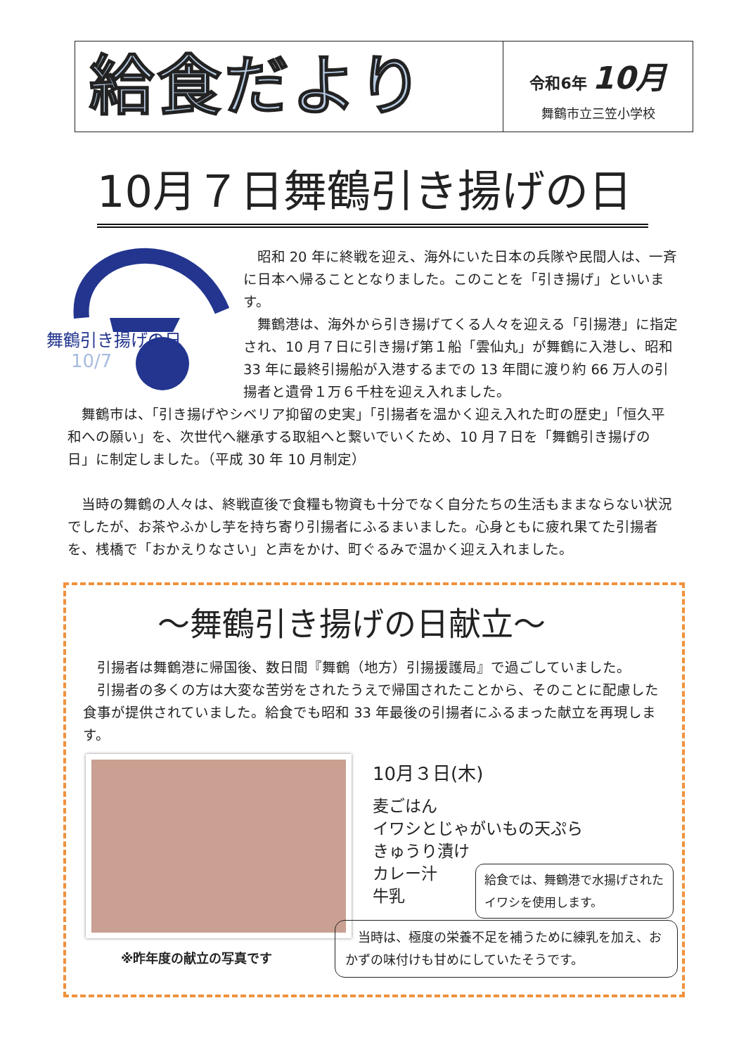給食だより
令和6年 10月
舞鶴市立三笠小学校
10月７日舞鶴引き揚げの日
舞鶴引き揚げの日
10/7
昭和 20 年に終戦を迎え、海外にいた日本の兵隊や民間人は、一斉に日本へ帰ることとなりました。このことを「引き揚げ」といいます。
舞鶴港は、海外から引き揚げてくる人々を迎える「引揚港」に指定され、10 月７日に引き揚げ第１船「雲仙丸」が舞鶴に入港し、昭和 33 年に最終引揚船が入港するまでの 13 年間に渡り約 66 万人の引揚者と遺骨１万６千柱を迎え入れました。
舞鶴市は、「引き揚げやシベリア抑留の史実」「引揚者を温かく迎え入れた町の歴史」「恒久平和への願い」を、次世代へ継承する取組へと繋いでいくため、10 月７日を「舞鶴引き揚げの日」に制定しました。（平成 30 年 10 月制定）
当時の舞鶴の人々は、終戦直後で食糧も物資も十分でなく自分たちの生活もままならない状況でしたが、お茶やふかし芋を持ち寄り引揚者にふるまいました。心身ともに疲れ果てた引揚者を、桟橋で「おかえりなさい」と声をかけ、町ぐるみで温かく迎え入れました。
～舞鶴引き揚げの日献立～
引揚者は舞鶴港に帰国後、数日間『舞鶴（地方）引揚援護局』で過ごしていました。
引揚者の多くの方は大変な苦労をされたうえで帰国されたことから、そのことに配慮した食事が提供されていました。給食でも昭和 33 年最後の引揚者にふるまった献立を再現します。
※昨年度の献立の写真です
10月３日(木)
麦ごはん
イワシとじゃがいもの天ぷら
きゅうり漬け
カレー汁
牛乳
給食では、舞鶴港で水揚げされたイワシを使用します。
　当時は、極度の栄養不足を補うために練乳を加え、おかずの味付けも甘めにしていたそうです。